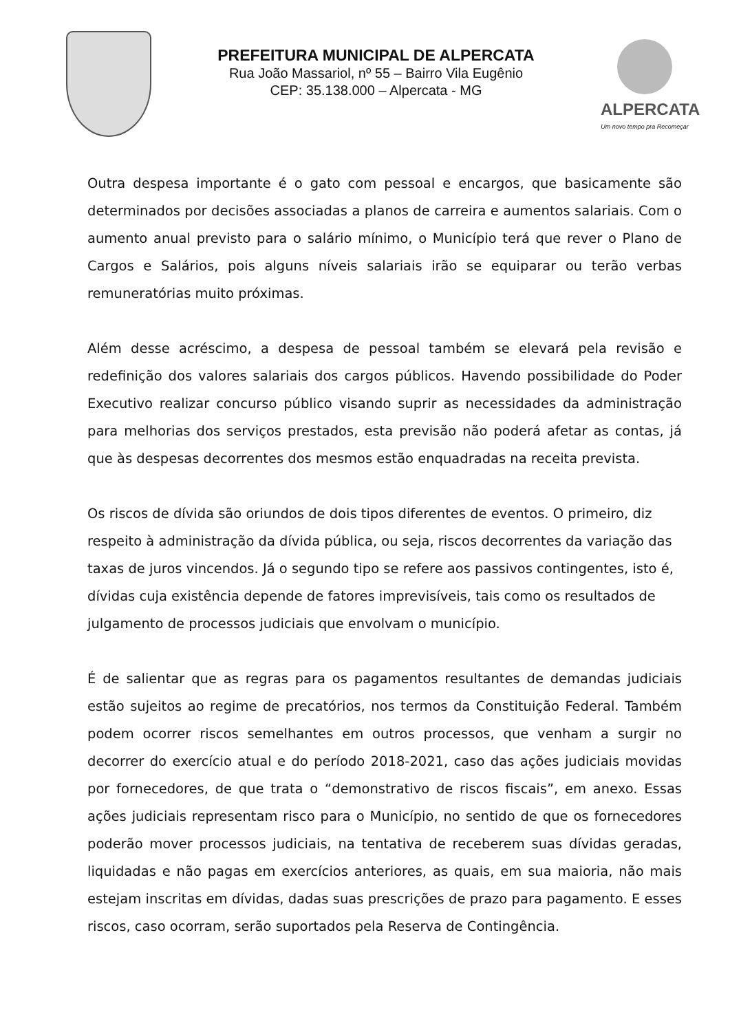PREFEITURA MUNICIPAL DE ALPERCATA
Rua João Massariol, nº 55 – Bairro Vila Eugênio
CEP: 35.138.000 – Alpercata - MG
ALPERCATA
Um novo tempo pra Recomeçar
Outra despesa importante é o gato com pessoal e encargos, que basicamente são determinados por decisões associadas a planos de carreira e aumentos salariais. Com o aumento anual previsto para o salário mínimo, o Município terá que rever o Plano de Cargos e Salários, pois alguns níveis salariais irão se equiparar ou terão verbas remuneratórias muito próximas.
Além desse acréscimo, a despesa de pessoal também se elevará pela revisão e redefinição dos valores salariais dos cargos públicos. Havendo possibilidade do Poder Executivo realizar concurso público visando suprir as necessidades da administração para melhorias dos serviços prestados, esta previsão não poderá afetar as contas, já que às despesas decorrentes dos mesmos estão enquadradas na receita prevista.
Os riscos de dívida são oriundos de dois tipos diferentes de eventos. O primeiro, diz respeito à administração da dívida pública, ou seja, riscos decorrentes da variação das taxas de juros vincendos. Já o segundo tipo se refere aos passivos contingentes, isto é, dívidas cuja existência depende de fatores imprevisíveis, tais como os resultados de julgamento de processos judiciais que envolvam o município.
É de salientar que as regras para os pagamentos resultantes de demandas judiciais estão sujeitos ao regime de precatórios, nos termos da Constituição Federal. Também podem ocorrer riscos semelhantes em outros processos, que venham a surgir no decorrer do exercício atual e do período 2018-2021, caso das ações judiciais movidas por fornecedores, de que trata o “demonstrativo de riscos fiscais”, em anexo. Essas ações judiciais representam risco para o Município, no sentido de que os fornecedores poderão mover processos judiciais, na tentativa de receberem suas dívidas geradas, liquidadas e não pagas em exercícios anteriores, as quais, em sua maioria, não mais estejam inscritas em dívidas, dadas suas prescrições de prazo para pagamento. E esses riscos, caso ocorram, serão suportados pela Reserva de Contingência.